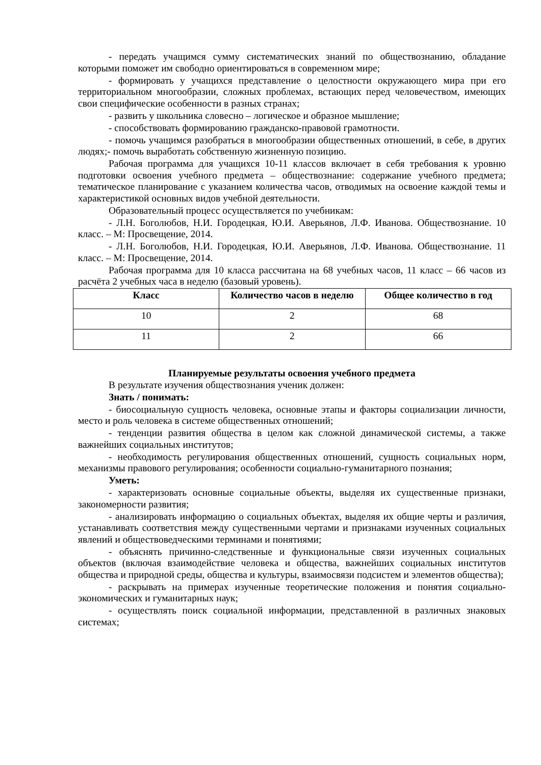- передать учащимся сумму систематических знаний по обществознанию, обладание которыми поможет им свободно ориентироваться в современном мире;
- формировать у учащихся представление о целостности окружающего мира при его территориальном многообразии, сложных проблемах, встающих перед человечеством, имеющих свои специфические особенности в разных странах;
- развить у школьника словесно – логическое и образное мышление;
- способствовать формированию гражданско-правовой грамотности.
- помочь учащимся разобраться в многообразии общественных отношений, в себе, в других людях;- помочь выработать собственную жизненную позицию.
Рабочая программа для учащихся 10-11 классов включает в себя требования к уровню подготовки освоения учебного предмета – обществознание: содержание учебного предмета; тематическое планирование с указанием количества часов, отводимых на освоение каждой темы и характеристикой основных видов учебной деятельности.
Образовательный процесс осуществляется по учебникам:
- Л.Н. Боголюбов, Н.И. Городецкая, Ю.И. Аверьянов, Л.Ф. Иванова. Обществознание. 10 класс. – М: Просвещение, 2014.
- Л.Н. Боголюбов, Н.И. Городецкая, Ю.И. Аверьянов, Л.Ф. Иванова. Обществознание. 11 класс. – М: Просвещение, 2014.
Рабочая программа для 10 класса рассчитана на 68 учебных часов, 11 класс – 66 часов из расчёта 2 учебных часа в неделю (базовый уровень).
| Класс | Количество часов в неделю | Общее количество в год |
| --- | --- | --- |
| 10 | 2 | 68 |
| 11 | 2 | 66 |
Планируемые результаты освоения учебного предмета
В результате изучения обществознания ученик должен:
Знать / понимать:
- биосоциальную сущность человека, основные этапы и факторы социализации личности, место и роль человека в системе общественных отношений;
- тенденции развития общества в целом как сложной динамической системы, а также важнейших социальных институтов;
- необходимость регулирования общественных отношений, сущность социальных норм, механизмы правового регулирования; особенности социально-гуманитарного познания;
Уметь:
- характеризовать основные социальные объекты, выделяя их существенные признаки, закономерности развития;
- анализировать информацию о социальных объектах, выделяя их общие черты и различия, устанавливать соответствия между существенными чертами и признаками изученных социальных явлений и обществоведческими терминами и понятиями;
- объяснять причинно-следственные и функциональные связи изученных социальных объектов (включая взаимодействие человека и общества, важнейших социальных институтов общества и природной среды, общества и культуры, взаимосвязи подсистем и элементов общества);
- раскрывать на примерах изученные теоретические положения и понятия социально-экономических и гуманитарных наук;
- осуществлять поиск социальной информации, представленной в различных знаковых системах;